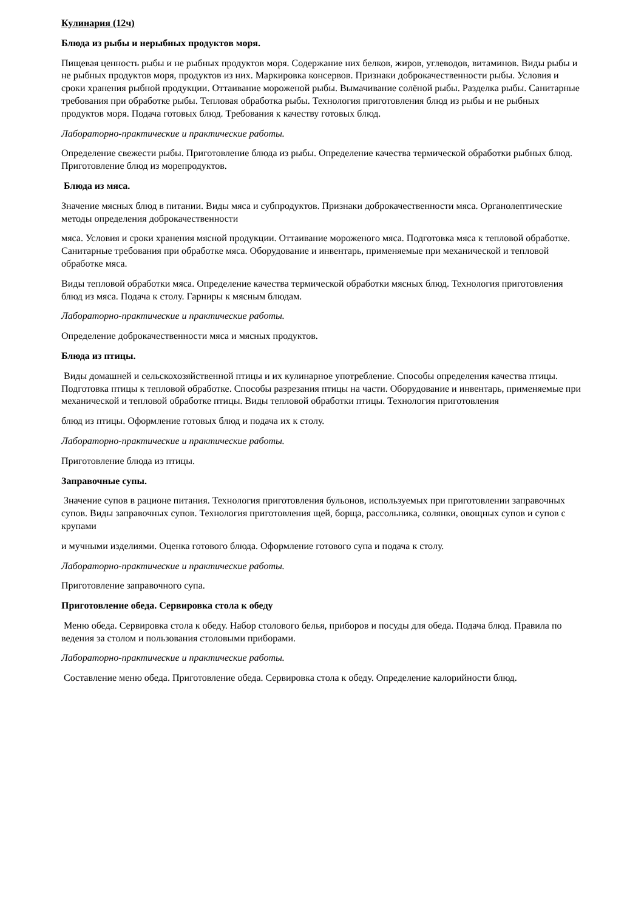Кулинария (12ч)
Блюда из рыбы и нерыбных продуктов моря.
Пищевая ценность рыбы и не рыбных продуктов моря. Содержание них белков, жиров, углеводов, витаминов. Виды рыбы и не рыбных продуктов моря, продуктов из них. Маркировка консервов. Признаки доброкачественности рыбы. Условия и сроки хранения рыбной продукции. Оттаивание мороженой рыбы. Вымачивание солёной рыбы. Разделка рыбы. Санитарные требования при обработке рыбы. Тепловая обработка рыбы. Технология приготовления блюд из рыбы и не рыбных продуктов моря. Подача готовых блюд. Требования к качеству готовых блюд.
Лабораторно-практические и практические работы.
Определение свежести рыбы. Приготовление блюда из рыбы. Определение качества термической обработки рыбных блюд. Приготовление блюд из морепродуктов.
Блюда из мяса.
Значение мясных блюд в питании. Виды мяса и субпродуктов. Признаки доброкачественности мяса. Органолептические методы определения доброкачественности
мяса. Условия и сроки хранения мясной продукции. Оттаивание мороженого мяса. Подготовка мяса к тепловой обработке. Санитарные требования при обработке мяса. Оборудование и инвентарь, применяемые при механической и тепловой обработке мяса.
Виды тепловой обработки мяса. Определение качества термической обработки мясных блюд. Технология приготовления блюд из мяса. Подача к столу. Гарниры к мясным блюдам.
Лабораторно-практические и практические работы.
Определение доброкачественности мяса и мясных продуктов.
Блюда из птицы.
Виды домашней и сельскохозяйственной птицы и их кулинарное употребление. Способы определения качества птицы. Подготовка птицы к тепловой обработке. Способы разрезания птицы на части. Оборудование и инвентарь, применяемые при механической и тепловой обработке птицы. Виды тепловой обработки птицы. Технология приготовления
блюд из птицы. Оформление готовых блюд и подача их к столу.
Лабораторно-практические и практические работы.
Приготовление блюда из птицы.
Заправочные супы.
Значение супов в рационе питания. Технология приготовления бульонов, используемых при приготовлении заправочных супов. Виды заправочных супов. Технология приготовления щей, борща, рассольника, солянки, овощных супов и супов с крупами
и мучными изделиями. Оценка готового блюда. Оформление готового супа и подача к столу.
Лабораторно-практические и практические работы.
Приготовление заправочного супа.
Приготовление обеда. Сервировка стола к обеду
Меню обеда. Сервировка стола к обеду. Набор столового белья, приборов и посуды для обеда. Подача блюд. Правила по ведения за столом и пользования столовыми приборами.
Лабораторно-практические и практические работы.
Составление меню обеда. Приготовление обеда. Сервировка стола к обеду. Определение калорийности блюд.